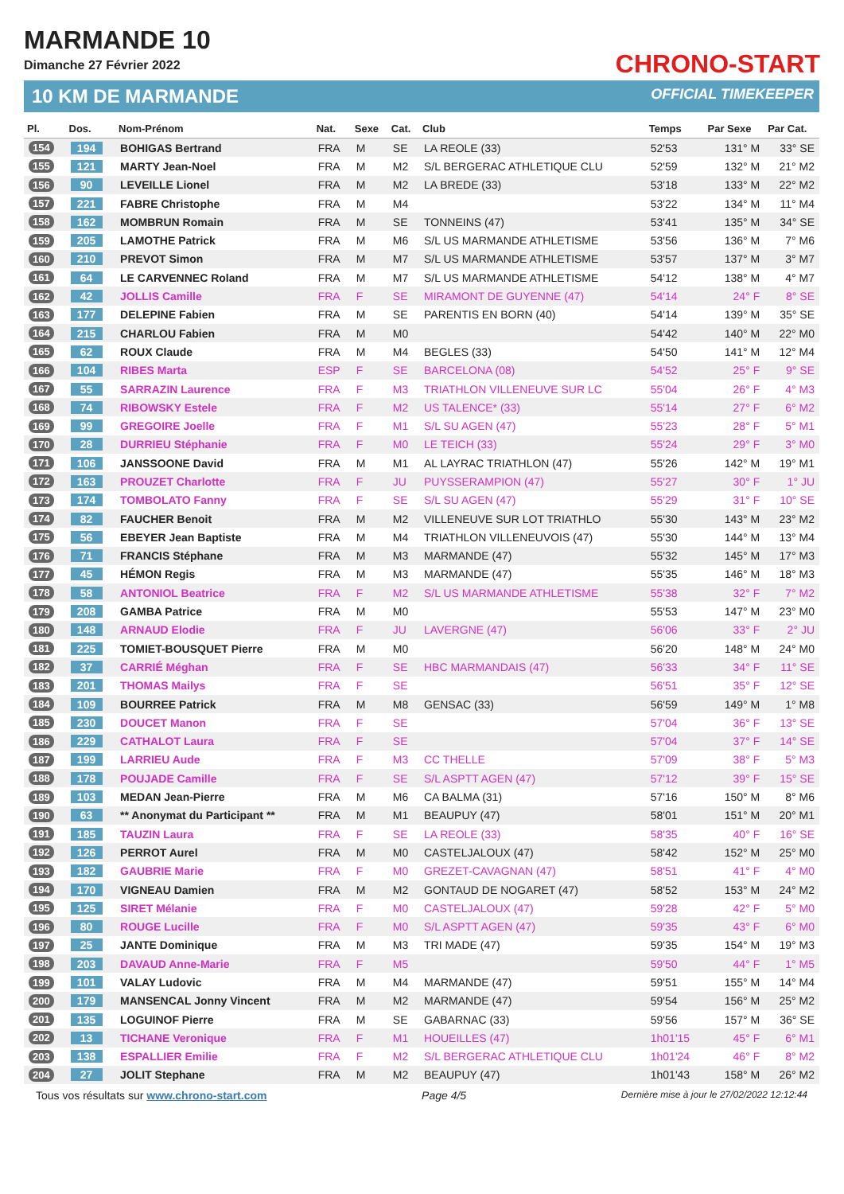MARMANDE 10
Dimanche 27 Février 2022
10 KM DE MARMANDE
CHRONO-START
OFFICIAL TIMEKEEPER
| Pl. | Dos. | Nom-Prénom | Nat. | Sexe | Cat. | Club | Temps | Par Sexe | Par Cat. |
| --- | --- | --- | --- | --- | --- | --- | --- | --- | --- |
| 154 | 194 | BOHIGAS Bertrand | FRA | M | SE | LA REOLE (33) | 52'53 | 131° M | 33° SE |
| 155 | 121 | MARTY Jean-Noel | FRA | M | M2 | S/L BERGERAC ATHLETIQUE CLU | 52'59 | 132° M | 21° M2 |
| 156 | 90 | LEVEILLE Lionel | FRA | M | M2 | LA BREDE (33) | 53'18 | 133° M | 22° M2 |
| 157 | 221 | FABRE Christophe | FRA | M | M4 | | 53'22 | 134° M | 11° M4 |
| 158 | 162 | MOMBRUN Romain | FRA | M | SE | TONNEINS (47) | 53'41 | 135° M | 34° SE |
| 159 | 205 | LAMOTHE Patrick | FRA | M | M6 | S/L US MARMANDE ATHLETISME | 53'56 | 136° M | 7° M6 |
| 160 | 210 | PREVOT Simon | FRA | M | M7 | S/L US MARMANDE ATHLETISME | 53'57 | 137° M | 3° M7 |
| 161 | 64 | LE CARVENNEC Roland | FRA | M | M7 | S/L US MARMANDE ATHLETISME | 54'12 | 138° M | 4° M7 |
| 162 | 42 | JOLLIS Camille | FRA | F | SE | MIRAMONT DE GUYENNE (47) | 54'14 | 24° F | 8° SE |
| 163 | 177 | DELEPINE Fabien | FRA | M | SE | PARENTIS EN BORN (40) | 54'14 | 139° M | 35° SE |
| 164 | 215 | CHARLOU Fabien | FRA | M | M0 | | 54'42 | 140° M | 22° M0 |
| 165 | 62 | ROUX Claude | FRA | M | M4 | BEGLES (33) | 54'50 | 141° M | 12° M4 |
| 166 | 104 | RIBES Marta | ESP | F | SE | BARCELONA (08) | 54'52 | 25° F | 9° SE |
| 167 | 55 | SARRAZIN Laurence | FRA | F | M3 | TRIATHLON VILLENEUVE SUR LC | 55'04 | 26° F | 4° M3 |
| 168 | 74 | RIBOWSKY Estele | FRA | F | M2 | US TALENCE* (33) | 55'14 | 27° F | 6° M2 |
| 169 | 99 | GREGOIRE Joelle | FRA | F | M1 | S/L SU AGEN (47) | 55'23 | 28° F | 5° M1 |
| 170 | 28 | DURRIEU Stéphanie | FRA | F | M0 | LE TEICH (33) | 55'24 | 29° F | 3° M0 |
| 171 | 106 | JANSSOONE David | FRA | M | M1 | AL LAYRAC TRIATHLON (47) | 55'26 | 142° M | 19° M1 |
| 172 | 163 | PROUZET Charlotte | FRA | F | JU | PUYSSERAMPION (47) | 55'27 | 30° F | 1° JU |
| 173 | 174 | TOMBOLATO Fanny | FRA | F | SE | S/L SU AGEN (47) | 55'29 | 31° F | 10° SE |
| 174 | 82 | FAUCHER Benoit | FRA | M | M2 | VILLENEUVE SUR LOT TRIATHLO | 55'30 | 143° M | 23° M2 |
| 175 | 56 | EBEYER Jean Baptiste | FRA | M | M4 | TRIATHLON VILLENEUVOIS (47) | 55'30 | 144° M | 13° M4 |
| 176 | 71 | FRANCIS Stéphane | FRA | M | M3 | MARMANDE (47) | 55'32 | 145° M | 17° M3 |
| 177 | 45 | HÉMON Regis | FRA | M | M3 | MARMANDE (47) | 55'35 | 146° M | 18° M3 |
| 178 | 58 | ANTONIOL Beatrice | FRA | F | M2 | S/L US MARMANDE ATHLETISME | 55'38 | 32° F | 7° M2 |
| 179 | 208 | GAMBA Patrice | FRA | M | M0 | | 55'53 | 147° M | 23° M0 |
| 180 | 148 | ARNAUD Elodie | FRA | F | JU | LAVERGNE (47) | 56'06 | 33° F | 2° JU |
| 181 | 225 | TOMIET-BOUSQUET Pierre | FRA | M | M0 | | 56'20 | 148° M | 24° M0 |
| 182 | 37 | CARRIÉ Méghan | FRA | F | SE | HBC MARMANDAIS (47) | 56'33 | 34° F | 11° SE |
| 183 | 201 | THOMAS Mailys | FRA | F | SE | | 56'51 | 35° F | 12° SE |
| 184 | 109 | BOURREE Patrick | FRA | M | M8 | GENSAC (33) | 56'59 | 149° M | 1° M8 |
| 185 | 230 | DOUCET Manon | FRA | F | SE | | 57'04 | 36° F | 13° SE |
| 186 | 229 | CATHALOT Laura | FRA | F | SE | | 57'04 | 37° F | 14° SE |
| 187 | 199 | LARRIEU Aude | FRA | F | M3 | CC THELLE | 57'09 | 38° F | 5° M3 |
| 188 | 178 | POUJADE Camille | FRA | F | SE | S/L ASPTT AGEN (47) | 57'12 | 39° F | 15° SE |
| 189 | 103 | MEDAN Jean-Pierre | FRA | M | M6 | CA BALMA (31) | 57'16 | 150° M | 8° M6 |
| 190 | 63 | ** Anonymat du Participant ** | FRA | M | M1 | BEAUPUY (47) | 58'01 | 151° M | 20° M1 |
| 191 | 185 | TAUZIN Laura | FRA | F | SE | LA REOLE (33) | 58'35 | 40° F | 16° SE |
| 192 | 126 | PERROT Aurel | FRA | M | M0 | CASTELJALOUX (47) | 58'42 | 152° M | 25° M0 |
| 193 | 182 | GAUBRIE Marie | FRA | F | M0 | GREZET-CAVAGNAN (47) | 58'51 | 41° F | 4° M0 |
| 194 | 170 | VIGNEAU Damien | FRA | M | M2 | GONTAUD DE NOGARET (47) | 58'52 | 153° M | 24° M2 |
| 195 | 125 | SIRET Mélanie | FRA | F | M0 | CASTELJALOUX (47) | 59'28 | 42° F | 5° M0 |
| 196 | 80 | ROUGE Lucille | FRA | F | M0 | S/L ASPTT AGEN (47) | 59'35 | 43° F | 6° M0 |
| 197 | 25 | JANTE Dominique | FRA | M | M3 | TRI MADE (47) | 59'35 | 154° M | 19° M3 |
| 198 | 203 | DAVAUD Anne-Marie | FRA | F | M5 | | 59'50 | 44° F | 1° M5 |
| 199 | 101 | VALAY Ludovic | FRA | M | M4 | MARMANDE (47) | 59'51 | 155° M | 14° M4 |
| 200 | 179 | MANSENCAL Jonny Vincent | FRA | M | M2 | MARMANDE (47) | 59'54 | 156° M | 25° M2 |
| 201 | 135 | LOGUINOF Pierre | FRA | M | SE | GABARNAC (33) | 59'56 | 157° M | 36° SE |
| 202 | 13 | TICHANE Veronique | FRA | F | M1 | HOUEILLES (47) | 1h01'15 | 45° F | 6° M1 |
| 203 | 138 | ESPALLIER Emilie | FRA | F | M2 | S/L BERGERAC ATHLETIQUE CLU | 1h01'24 | 46° F | 8° M2 |
| 204 | 27 | JOLIT Stephane | FRA | M | M2 | BEAUPUY (47) | 1h01'43 | 158° M | 26° M2 |
Tous vos résultats sur www.chrono-start.com Page 4/5 Dernière mise à jour le 27/02/2022 12:12:44